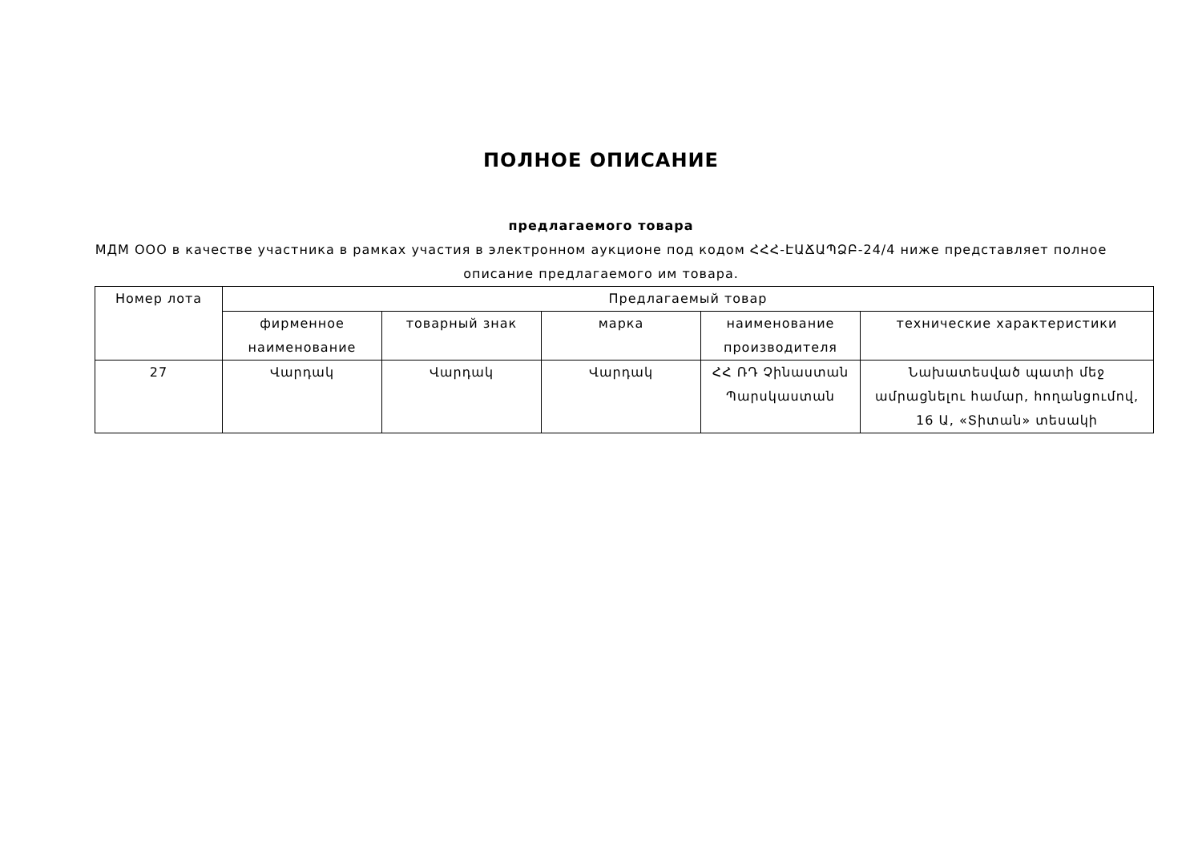ПОЛНОЕ ОПИСАНИЕ
предлагаемого товара
МДМ ООО в качестве участника в рамках участия в электронном аукционе под кодом ՀՀՀ-ԷԱՃԱՊՁԲ-24/4 ниже представляет полное описание предлагаемого им товара.
| Номер лота | Предлагаемый товар | | | | |
| --- | --- | --- | --- | --- | --- |
| | фирменное наименование | товарный знак | марка | наименование производителя | технические характеристики |
| 27 | Վարդակ | Վարդակ | Վարդակ | ՀՀ ՌԴ Չինաստան Պարսկաստան | Նախատեսված պատի մեջ ամրացնելու համար, հողանցումով, 16 Ա, «Տիտան» տեսակի |